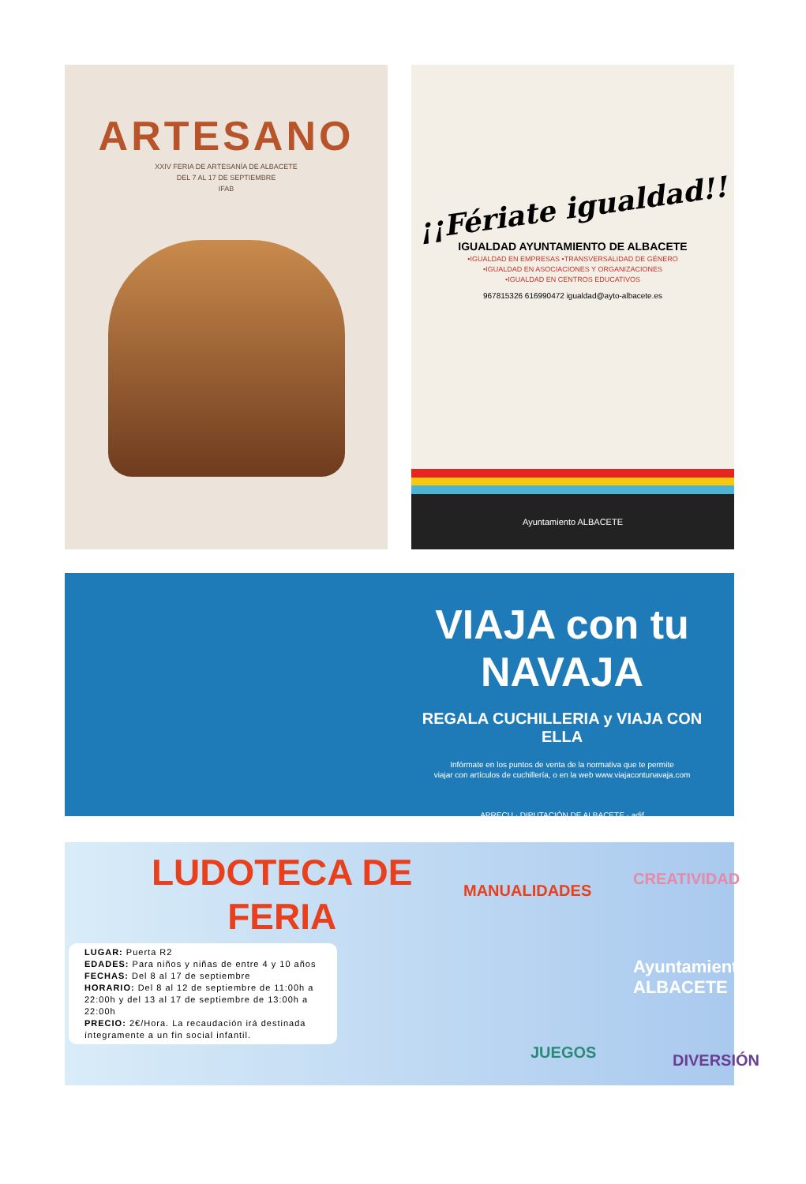ARTESANO
XXIV FERIA DE ARTESANÍA DE ALBACETE
DEL 7 AL 17 DE SEPTIEMBRE
IFAB
¡¡Fériate igualdad!!
IGUALDAD AYUNTAMIENTO DE ALBACETE
•IGUALDAD EN EMPRESAS •TRANSVERSALIDAD DE GÉNERO
•IGUALDAD EN ASOCIACIONES Y ORGANIZACIONES
•IGUALDAD EN CENTROS EDUCATIVOS
967815326 616990472 igualdad@ayto-albacete.es
Ayuntamiento ALBACETE
VIAJA con tu NAVAJA
REGALA CUCHILLERIA y VIAJA CON ELLA
Infórmate en los puntos de venta de la normativa que te permite
viajar con artículos de cuchillería, o en la web www.viajacontunavaja.com
APRECU · DIPUTACIÓN DE ALBACETE · adif
LUDOTECA DE
FERIA
LUGAR: Puerta R2
EDADES: Para niños y niñas de entre 4 y 10 años
FECHAS: Del 8 al 17 de septiembre
HORARIO: Del 8 al 12 de septiembre de 11:00h a 22:00h y del 13 al 17 de septiembre de 13:00h a 22:00h
PRECIO: 2€/Hora. La recaudación irá destinada íntegramente a un fin social infantil.
MANUALIDADES
CREATIVIDAD
Ayuntamiento
ALBACETE
JUEGOS DIVERSIÓN